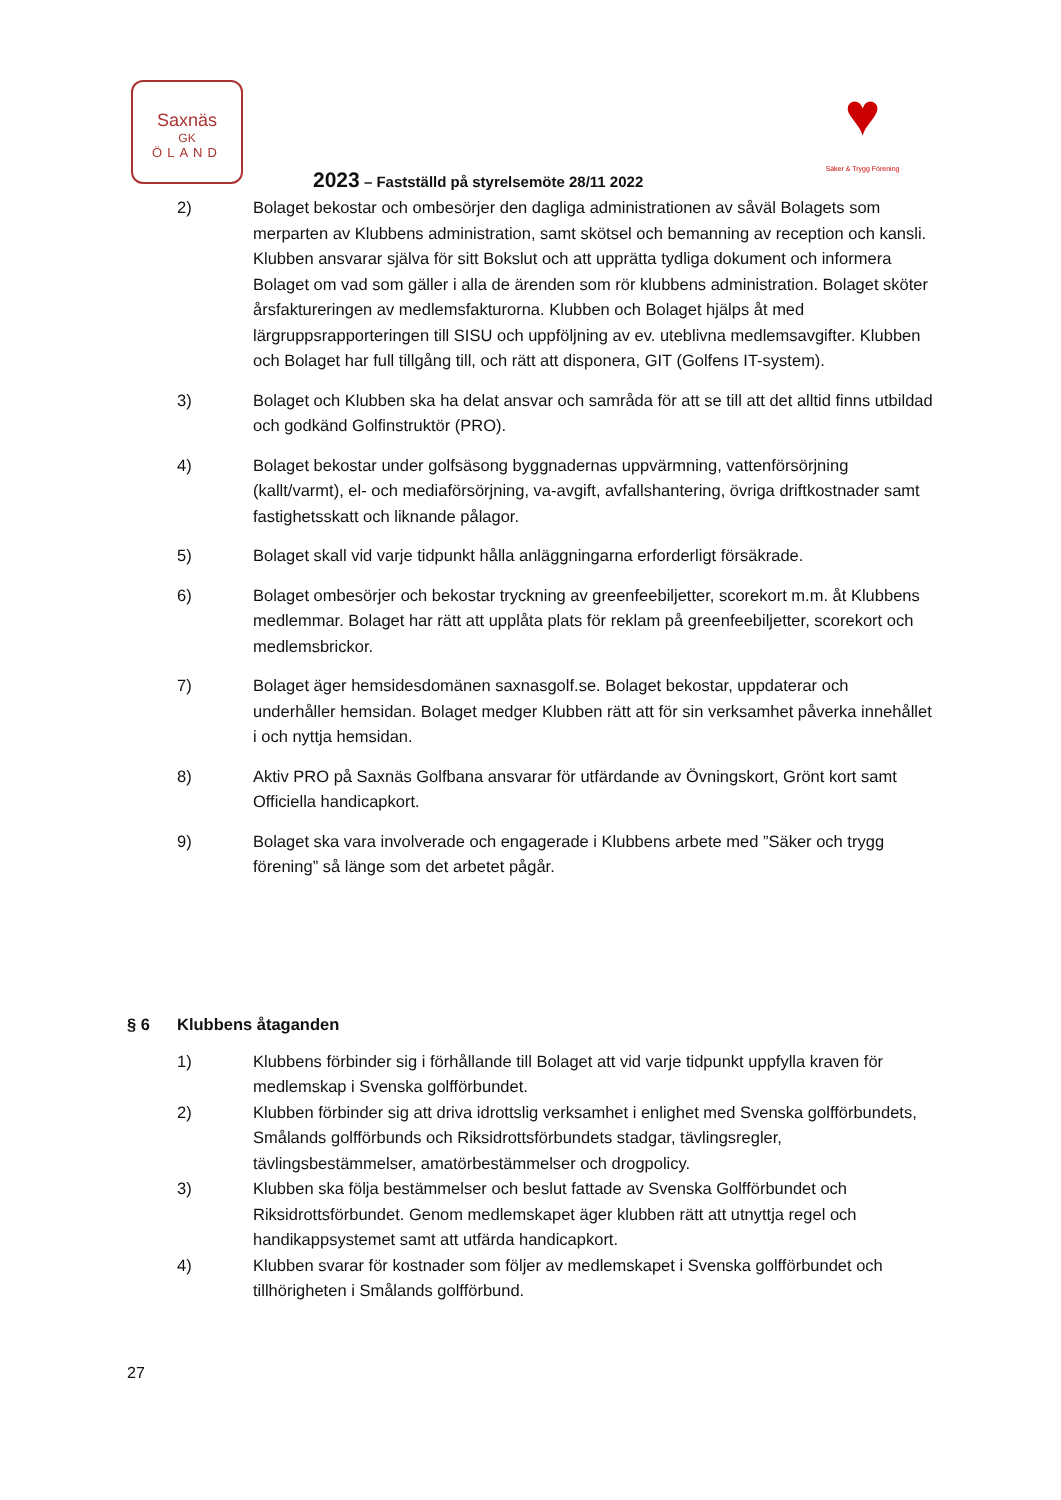Saxnäs
GK
ÖLAND
♥
Säker & Trygg Förening
2023 – Fastställd på styrelsemöte 28/11 2022
2) Bolaget bekostar och ombesörjer den dagliga administrationen av såväl Bolagets som merparten av Klubbens administration, samt skötsel och bemanning av reception och kansli. Klubben ansvarar själva för sitt Bokslut och att upprätta tydliga dokument och informera Bolaget om vad som gäller i alla de ärenden som rör klubbens administration. Bolaget sköter årsfaktureringen av medlemsfakturorna. Klubben och Bolaget hjälps åt med lärgruppsrapporteringen till SISU och uppföljning av ev. uteblivna medlemsavgifter. Klubben och Bolaget har full tillgång till, och rätt att disponera, GIT (Golfens IT-system).
3) Bolaget och Klubben ska ha delat ansvar och samråda för att se till att det alltid finns utbildad och godkänd Golfinstruktör (PRO).
4) Bolaget bekostar under golfsäsong byggnadernas uppvärmning, vattenförsörjning (kallt/varmt), el- och mediaförsörjning, va-avgift, avfallshantering, övriga driftkostnader samt fastighetsskatt och liknande pålagor.
5) Bolaget skall vid varje tidpunkt hålla anläggningarna erforderligt försäkrade.
6) Bolaget ombesörjer och bekostar tryckning av greenfeebiljetter, scorekort m.m. åt Klubbens medlemmar. Bolaget har rätt att upplåta plats för reklam på greenfeebiljetter, scorekort och medlemsbrickor.
7) Bolaget äger hemsidesdomänen saxnasgolf.se. Bolaget bekostar, uppdaterar och underhåller hemsidan. Bolaget medger Klubben rätt att för sin verksamhet påverka innehållet i och nyttja hemsidan.
8) Aktiv PRO på Saxnäs Golfbana ansvarar för utfärdande av Övningskort, Grönt kort samt Officiella handicapkort.
9) Bolaget ska vara involverade och engagerade i Klubbens arbete med ”Säker och trygg förening” så länge som det arbetet pågår.
§ 6 Klubbens åtaganden
1) Klubbens förbinder sig i förhållande till Bolaget att vid varje tidpunkt uppfylla kraven för medlemskap i Svenska golfförbundet.
2) Klubben förbinder sig att driva idrottslig verksamhet i enlighet med Svenska golfförbundets, Smålands golfförbunds och Riksidrottsförbundets stadgar, tävlingsregler, tävlingsbestämmelser, amatörbestämmelser och drogpolicy.
3) Klubben ska följa bestämmelser och beslut fattade av Svenska Golfförbundet och Riksidrottsförbundet. Genom medlemskapet äger klubben rätt att utnyttja regel och handikappsystemet samt att utfärda handicapkort.
4) Klubben svarar för kostnader som följer av medlemskapet i Svenska golfförbundet och tillhörigheten i Smålands golfförbund.
27